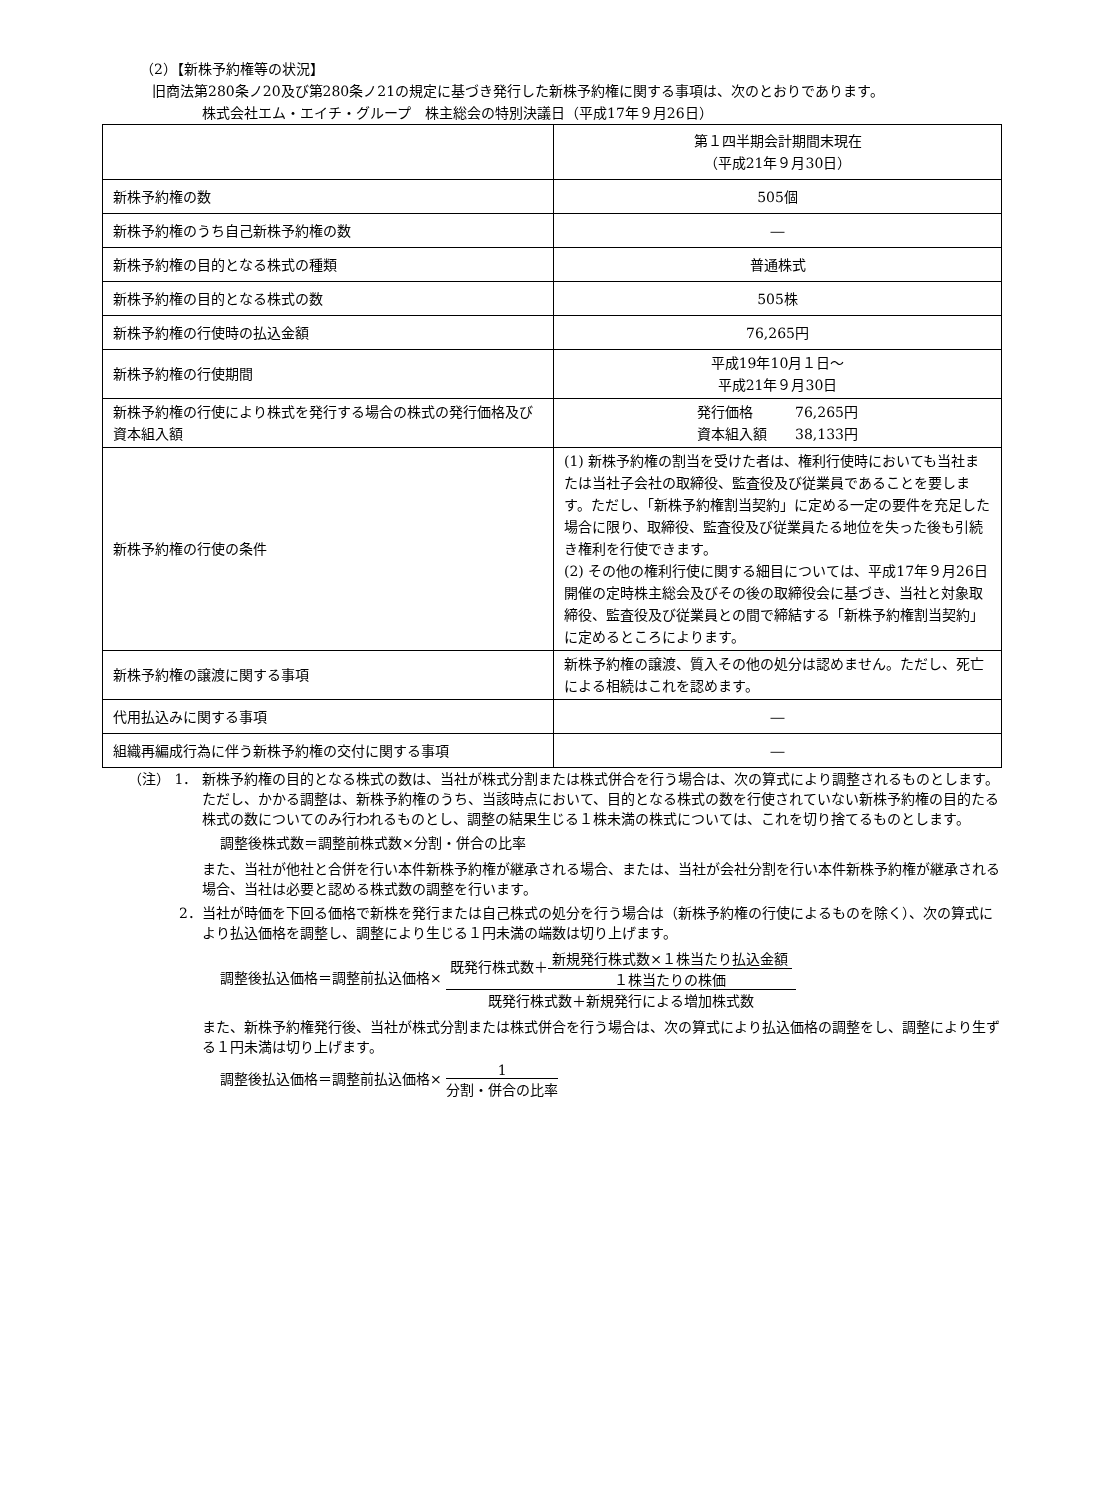（2）【新株予約権等の状況】
旧商法第280条ノ20及び第280条ノ21の規定に基づき発行した新株予約権に関する事項は、次のとおりであります。
株式会社エム・エイチ・グループ　株主総会の特別決議日（平成17年９月26日）
| | 第１四半期会計期間末現在 （平成21年９月30日） |
| 新株予約権の数 | 505個 |
| 新株予約権のうち自己新株予約権の数 | ― |
| 新株予約権の目的となる株式の種類 | 普通株式 |
| 新株予約権の目的となる株式の数 | 505株 |
| 新株予約権の行使時の払込金額 | 76,265円 |
| 新株予約権の行使期間 | 平成19年10月１日～ 平成21年９月30日 |
| 新株予約権の行使により株式を発行する場合の株式の発行価格及び資本組入額 | 発行価格 76,265円 資本組入額 38,133円 |
| 新株予約権の行使の条件 | (1) 新株予約権の割当を受けた者は、権利行使時においても当社または当社子会社の取締役、監査役及び従業員であることを要します。ただし、「新株予約権割当契約」に定める一定の要件を充足した場合に限り、取締役、監査役及び従業員たる地位を失った後も引続き権利を行使できます。 (2) その他の権利行使に関する細目については、平成17年９月26日開催の定時株主総会及びその後の取締役会に基づき、当社と対象取締役、監査役及び従業員との間で締結する「新株予約権割当契約」に定めるところによります。 |
| 新株予約権の譲渡に関する事項 | 新株予約権の譲渡、質入その他の処分は認めません。ただし、死亡による相続はこれを認めます。 |
| 代用払込みに関する事項 | ― |
| 組織再編成行為に伴う新株予約権の交付に関する事項 | ― |
（注） 1． 新株予約権の目的となる株式の数は、当社が株式分割または株式併合を行う場合は、次の算式により調整されるものとします。ただし、かかる調整は、新株予約権のうち、当該時点において、目的となる株式の数を行使されていない新株予約権の目的たる株式の数についてのみ行われるものとし、調整の結果生じる１株未満の株式については、これを切り捨てるものとします。
調整後株式数＝調整前株式数×分割・併合の比率
また、当社が他社と合併を行い本件新株予約権が継承される場合、または、当社が会社分割を行い本件新株予約権が継承される場合、当社は必要と認める株式数の調整を行います。
2． 当社が時価を下回る価格で新株を発行または自己株式の処分を行う場合は（新株予約権の行使によるものを除く）、次の算式により払込価格を調整し、調整により生じる１円未満の端数は切り上げます。
調整後払込価格＝調整前払込価格× 既発行株式数＋新規発行株式数×１株当たり払込金額 １株当たりの株価 既発行株式数＋新規発行による増加株式数
また、新株予約権発行後、当社が株式分割または株式併合を行う場合は、次の算式により払込価格の調整をし、調整により生ずる１円未満は切り上げます。
調整後払込価格＝調整前払込価格× 1 分割・併合の比率